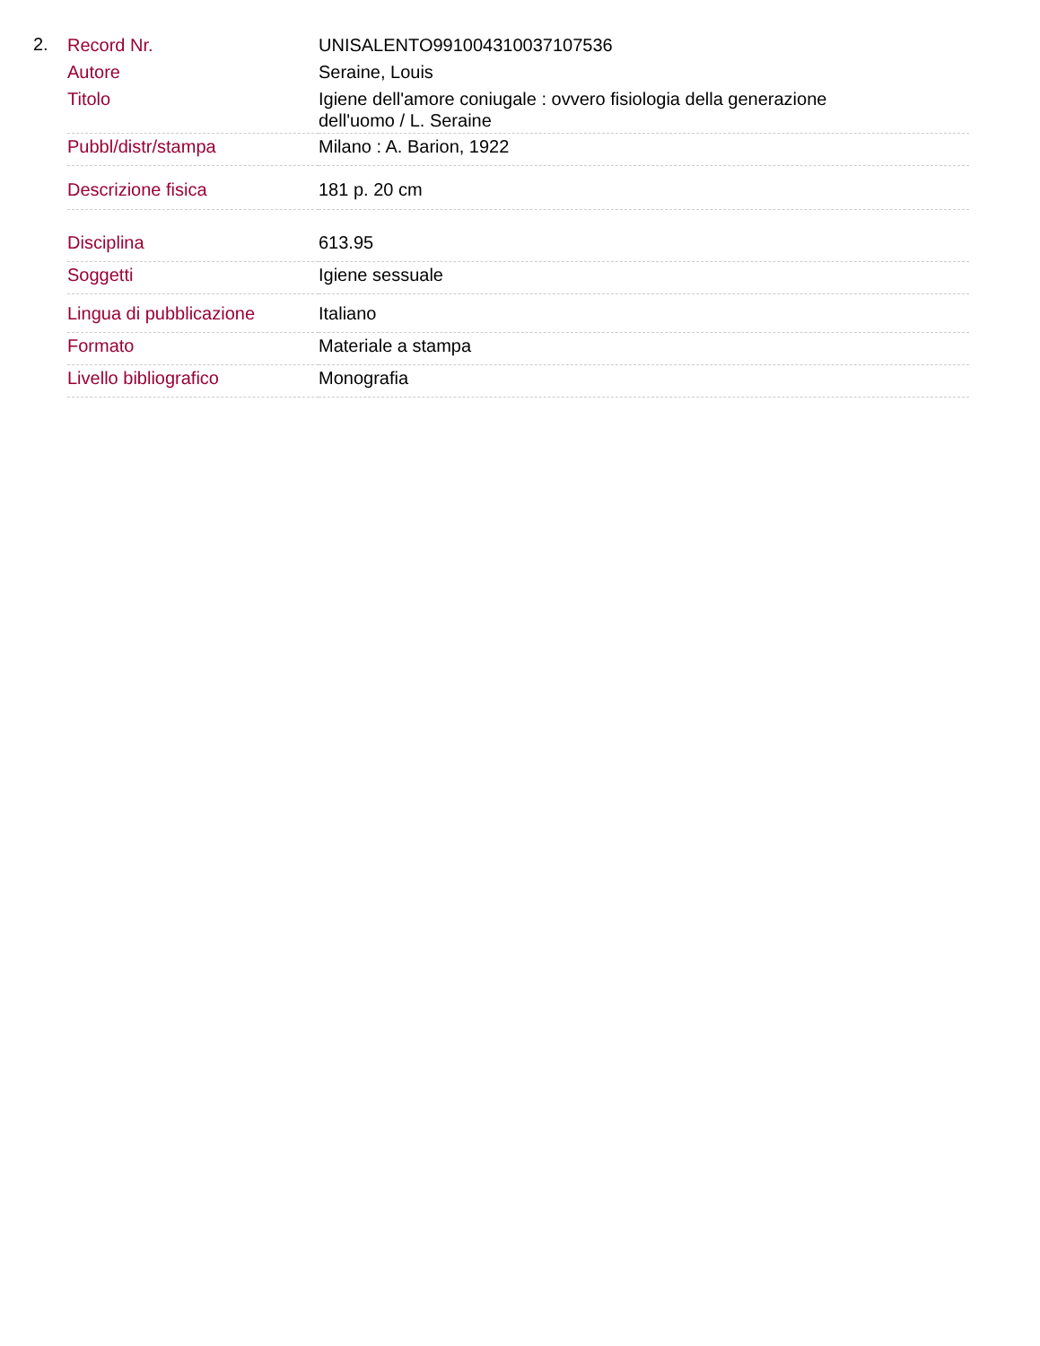2.
| Record Nr. | UNISALENTO991004310037107536 |
| Autore | Seraine, Louis |
| Titolo | Igiene dell'amore coniugale : ovvero fisiologia della generazione dell'uomo / L. Seraine |
| Pubbl/distr/stampa | Milano : A. Barion, 1922 |
| Descrizione fisica | 181 p. 20 cm |
| Disciplina | 613.95 |
| Soggetti | Igiene sessuale |
| Lingua di pubblicazione | Italiano |
| Formato | Materiale a stampa |
| Livello bibliografico | Monografia |